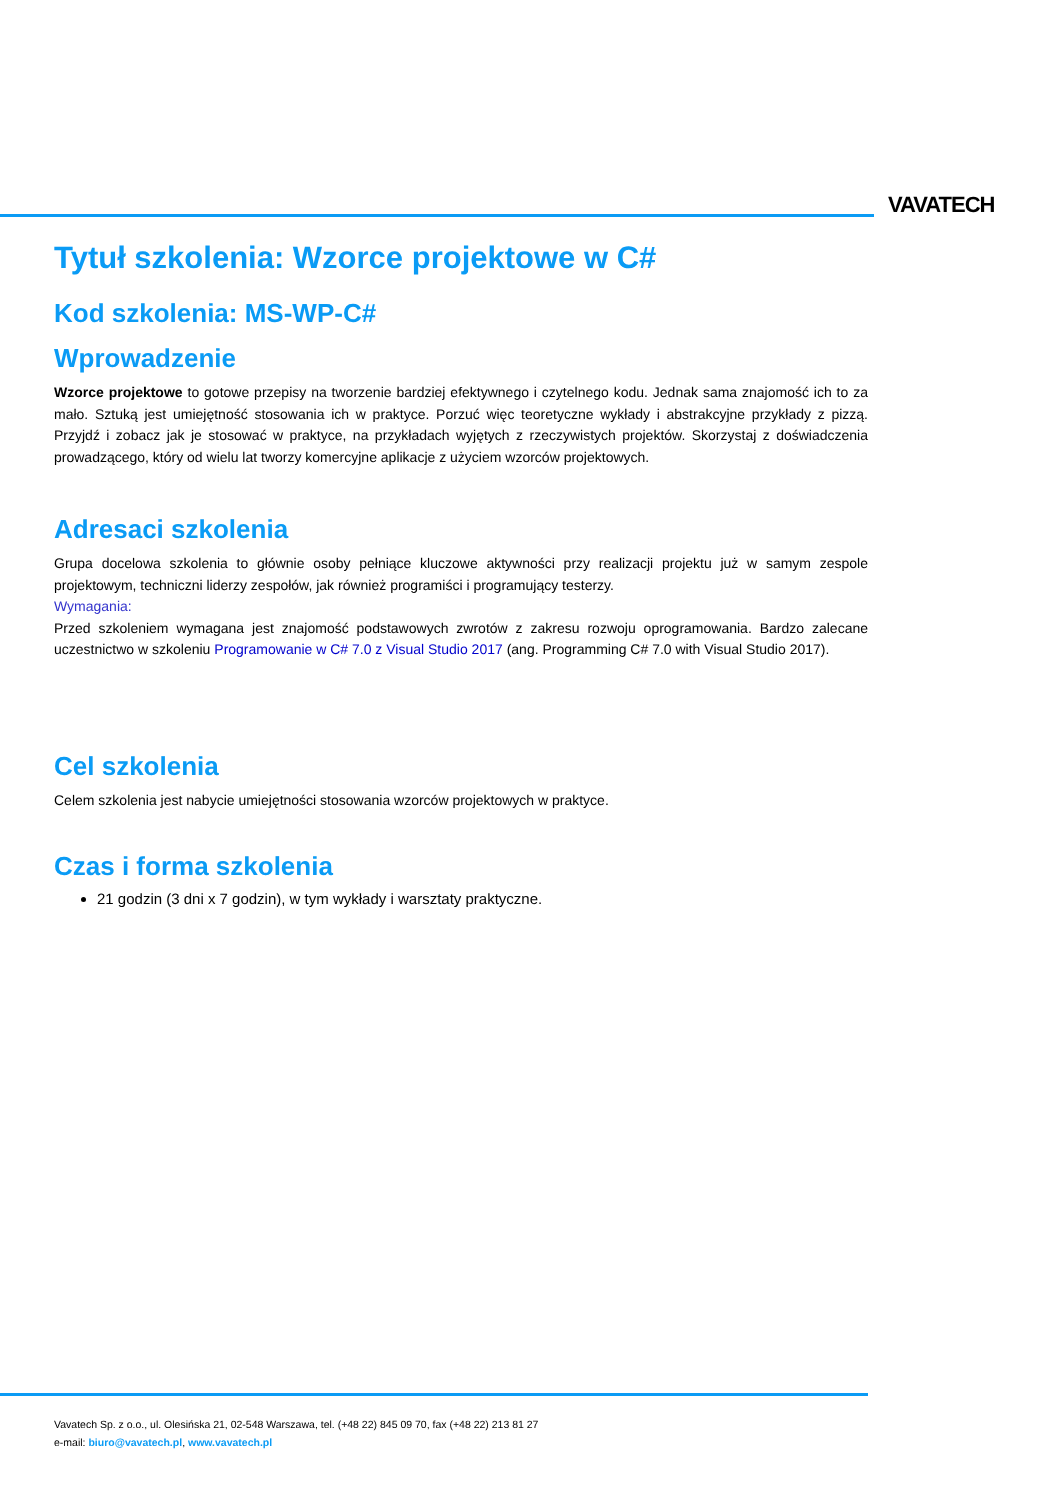VAVATECH
Tytuł szkolenia: Wzorce projektowe w C#
Kod szkolenia: MS-WP-C#
Wprowadzenie
Wzorce projektowe to gotowe przepisy na tworzenie bardziej efektywnego i czytelnego kodu. Jednak sama znajomość ich to za mało. Sztuką jest umiejętność stosowania ich w praktyce. Porzuć więc teoretyczne wykłady i abstrakcyjne przykłady z pizzą. Przyjdź i zobacz jak je stosować w praktyce, na przykładach wyjętych z rzeczywistych projektów. Skorzystaj z doświadczenia prowadzącego, który od wielu lat tworzy komercyjne aplikacje z użyciem wzorców projektowych.
Adresaci szkolenia
Grupa docelowa szkolenia to głównie osoby pełniące kluczowe aktywności przy realizacji projektu już w samym zespole projektowym, techniczni liderzy zespołów, jak również programiści i programujący testerzy.
Wymagania:
Przed szkoleniem wymagana jest znajomość podstawowych zwrotów z zakresu rozwoju oprogramowania. Bardzo zalecane uczestnictwo w szkoleniu Programowanie w C# 7.0 z Visual Studio 2017 (ang. Programming C# 7.0 with Visual Studio 2017).
Cel szkolenia
Celem szkolenia jest nabycie umiejętności stosowania wzorców projektowych w praktyce.
Czas i forma szkolenia
21 godzin (3 dni x 7 godzin), w tym wykłady i warsztaty praktyczne.
Vavatech Sp. z o.o., ul. Olesińska 21, 02-548 Warszawa, tel. (+48 22) 845 09 70, fax (+48 22) 213 81 27
e-mail: biuro@vavatech.pl, www.vavatech.pl